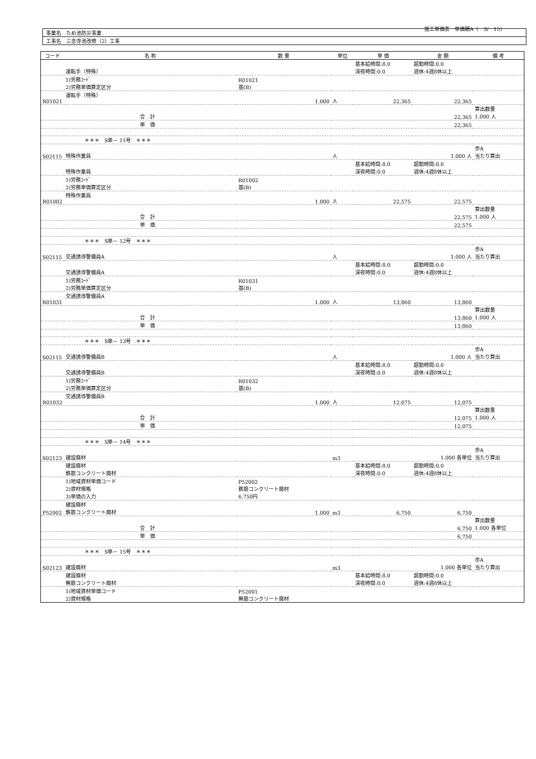施工単価表　単価期A（　3/　15）
| 事業名 ため池防災事業 |
| 工事名 三念寺池改修（2）工事 |
| コード | 名 称 | 数 量 | 単位 | 単 価 | 金 額 | 備 考 |
| --- | --- | --- | --- | --- | --- | --- |
| | 運転手（特殊） | | | 基本給時間:8.0 深夜時間:0.0 | 超勤時間:0.0 週休:4週8休以上 | |
| | 1)労務ｺｰﾄﾞ 2)労務単価算定区分 | R01021 基(B) | | | | |
| R01021 | 運転手（特殊） | 1.000 | 人 | 22,365 | 22,365 | |
| | 合 計 | | | | 22,365 | 算出数量 1.000 人 |
| | 単 価 | | | | 22,365 | |
| | ＊＊＊ S単－ 11号 ＊＊＊ | | | | | |
| S02115 | 特殊作業員 | | 人 | | 1.000 人 | 歩A 当たり算出 |
| | 特殊作業員 | | | 基本給時間:8.0 深夜時間:0.0 | 超勤時間:0.0 週休:4週8休以上 | |
| | 1)労務ｺｰﾄﾞ 2)労務単価算定区分 | R01002 基(B) | | | | |
| R01002 | 特殊作業員 | 1.000 | 人 | 22,575 | 22,575 | |
| | 合 計 | | | | 22,575 | 算出数量 1.000 人 |
| | 単 価 | | | | 22,575 | |
| | ＊＊＊ S単－ 12号 ＊＊＊ | | | | | |
| S02115 | 交通誘導警備員A | | 人 | | 1.000 人 | 歩A 当たり算出 |
| | 交通誘導警備員A | | | 基本給時間:8.0 深夜時間:0.0 | 超勤時間:0.0 週休:4週8休以上 | |
| | 1)労務ｺｰﾄﾞ 2)労務単価算定区分 | R01031 基(B) | | | | |
| R01031 | 交通誘導警備員A | 1.000 | 人 | 13,860 | 13,860 | |
| | 合 計 | | | | 13,860 | 算出数量 1.000 人 |
| | 単 価 | | | | 13,860 | |
| | ＊＊＊ S単－ 13号 ＊＊＊ | | | | | |
| S02115 | 交通誘導警備員B | | 人 | | 1.000 人 | 歩A 当たり算出 |
| | 交通誘導警備員B | | | 基本給時間:8.0 深夜時間:0.0 | 超勤時間:0.0 週休:4週8休以上 | |
| | 1)労務ｺｰﾄﾞ 2)労務単価算定区分 | R01032 基(B) | | | | |
| R01032 | 交通誘導警備員B | 1.000 | 人 | 12,075 | 12,075 | |
| | 合 計 | | | | 12,075 | 算出数量 1.000 人 |
| | 単 価 | | | | 12,075 | |
| | ＊＊＊ S単－ 14号 ＊＊＊ | | | | | |
| S02123 | 建設廃材 | | m3 | | 1.000 各単位 | 歩A 当たり算出 |
| | 建設廃材 鉄筋コンクリート廃材 | | | 基本給時間:8.0 深夜時間:0.0 | 超勤時間:0.0 週休:4週8休以上 | |
| | 1)地域資材単価コード 2)資材規格 3)単価の入力 | P52002 鉄筋コンクリート廃材 6,750円 | | | | |
| P52002 | 建設廃材 鉄筋コンクリート廃材 | 1.000 | m3 | 6,750 | 6,750 | |
| | 合 計 | | | | 6,750 | 算出数量 1.000 各単位 |
| | 単 価 | | | | 6,750 | |
| | ＊＊＊ S単－ 15号 ＊＊＊ | | | | | |
| S02123 | 建設廃材 | | m3 | | 1.000 各単位 | 歩A 当たり算出 |
| | 建設廃材 無筋コンクリート廃材 | | | 基本給時間:8.0 深夜時間:0.0 | 超勤時間:0.0 週休:4週8休以上 | |
| | 1)地域資材単価コード 2)資材規格 | P52001 無筋コンクリート廃材 | | | | |